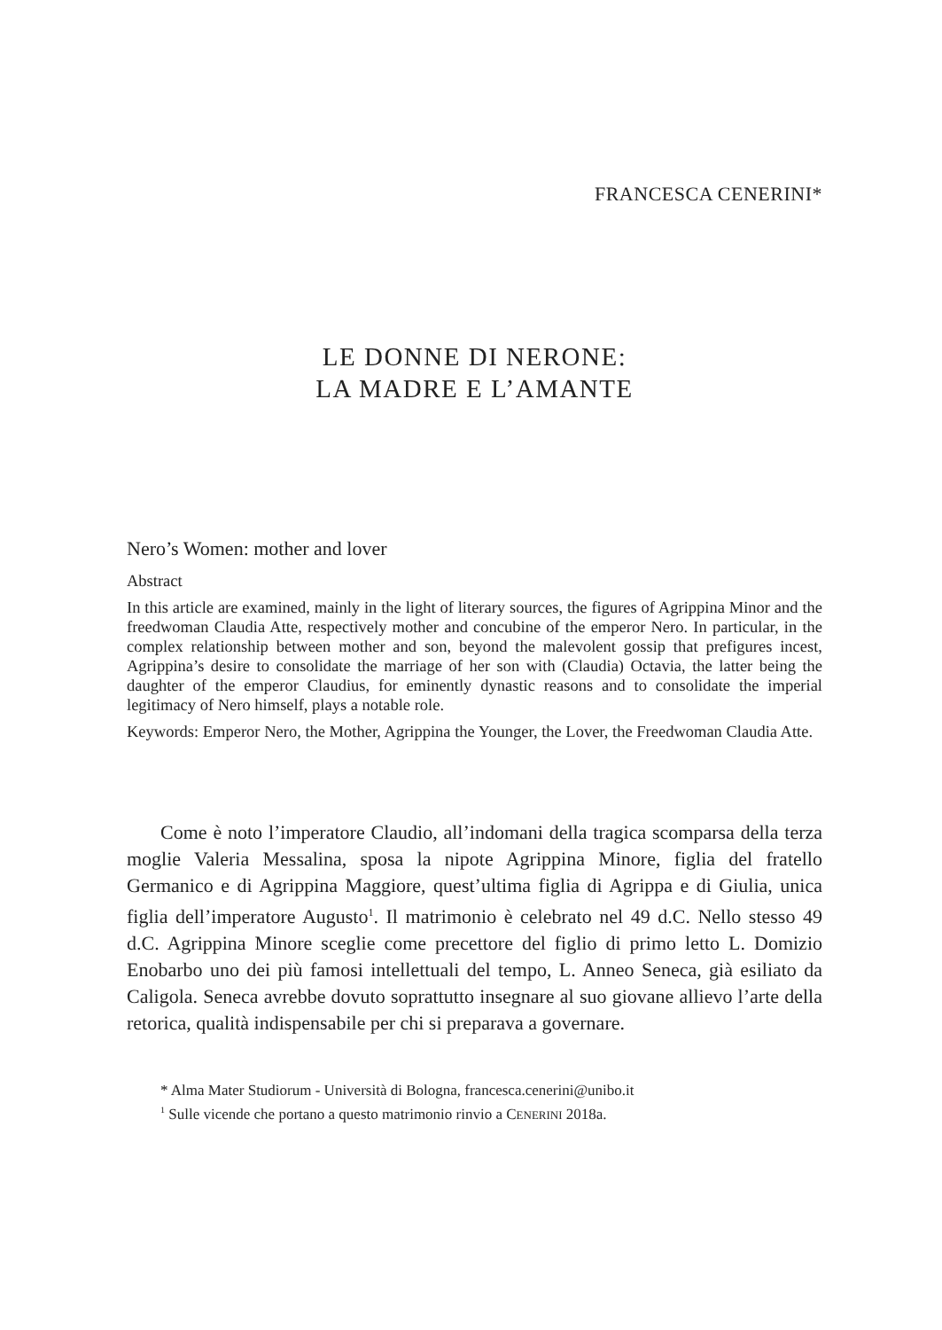FRANCESCA CENERINI*
LE DONNE DI NERONE:
LA MADRE E L’AMANTE
Nero’s Women: mother and lover
Abstract
In this article are examined, mainly in the light of literary sources, the figures of Agrippina Minor and the freedwoman Claudia Atte, respectively mother and concubine of the emperor Nero. In particular, in the complex relationship between mother and son, beyond the malevolent gossip that prefigures incest, Agrippina’s desire to consolidate the marriage of her son with (Claudia) Octavia, the latter being the daughter of the emperor Claudius, for eminently dynastic reasons and to consolidate the imperial legitimacy of Nero himself, plays a notable role.
Keywords: Emperor Nero, the Mother, Agrippina the Younger, the Lover, the Freedwoman Claudia Atte.
Come è noto l’imperatore Claudio, all’indomani della tragica scomparsa della terza moglie Valeria Messalina, sposa la nipote Agrippina Minore, figlia del fratello Germanico e di Agrippina Maggiore, quest’ultima figlia di Agrippa e di Giulia, unica figlia dell’imperatore Augusto<sup>1</sup>. Il matrimonio è celebrato nel 49 d.C. Nello stesso 49 d.C. Agrippina Minore sceglie come precettore del figlio di primo letto L. Domizio Enobarbo uno dei più famosi intellettuali del tempo, L. Anneo Seneca, già esiliato da Caligola. Seneca avrebbe dovuto soprattutto insegnare al suo giovane allievo l’arte della retorica, qualità indispensabile per chi si preparava a governare.
* Alma Mater Studiorum - Università di Bologna, francesca.cenerini@unibo.it
<sup>1</sup> Sulle vicende che portano a questo matrimonio rinvio a CENERINI 2018a.